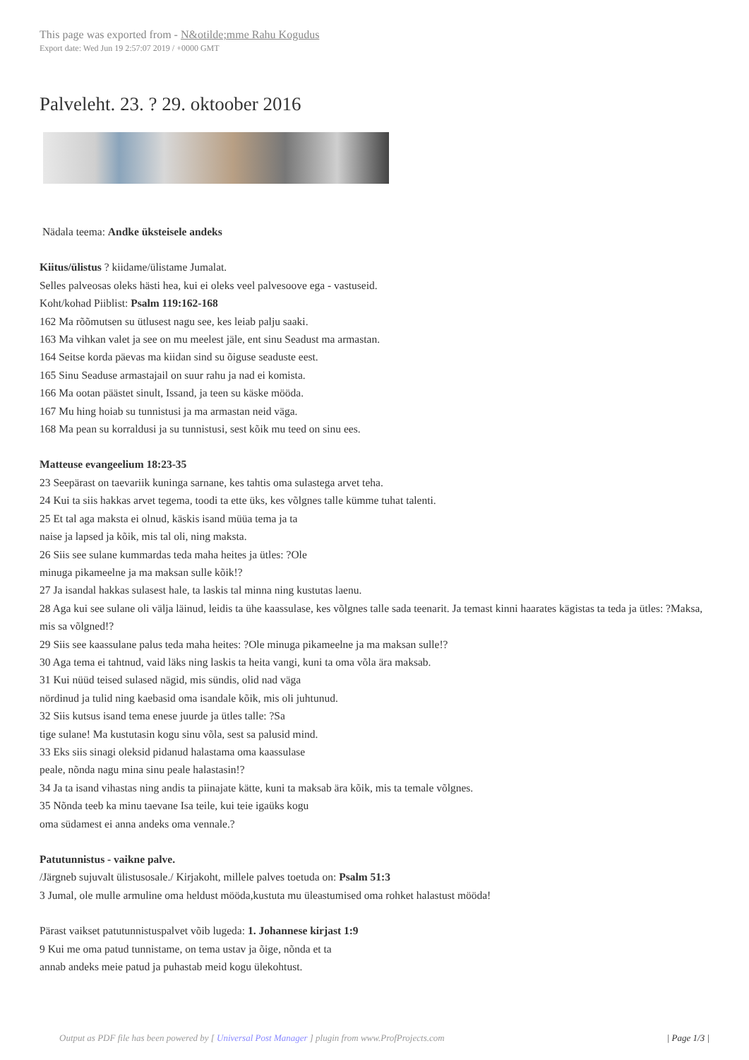This page was exported from - N&otilde;mme Rahu Kogudus
Export date: Wed Jun 19 2:57:07 2019 / +0000 GMT
Palveleht. 23. ? 29. oktoober 2016
Nädala teema: Andke üksteisele andeks
Kiitus/ülistus ? kiidame/ülistame Jumalat.
Selles palveosas oleks hästi hea, kui ei oleks veel palvesoove ega - vastuseid.
Koht/kohad Piiblist: Psalm 119:162-168
162 Ma rõõmutsen su ütlusest nagu see, kes leiab palju saaki.
163 Ma vihkan valet ja see on mu meelest jäle, ent sinu Seadust ma armastan.
164 Seitse korda päevas ma kiidan sind su õiguse seaduste eest.
165 Sinu Seaduse armastajail on suur rahu ja nad ei komista.
166 Ma ootan päästet sinult, Issand, ja teen su käske mööda.
167 Mu hing hoiab su tunnistusi ja ma armastan neid väga.
168 Ma pean su korraldusi ja su tunnistusi, sest kõik mu teed on sinu ees.
Matteuse evangeelium 18:23-35
23 Seepärast on taevariik kuninga sarnane, kes tahtis oma sulastega arvet teha.
24 Kui ta siis hakkas arvet tegema, toodi ta ette üks, kes võlgnes talle kümme tuhat talenti.
25 Et tal aga maksta ei olnud, käskis isand müüa tema ja ta
naise ja lapsed ja kõik, mis tal oli, ning maksta.
26 Siis see sulane kummardas teda maha heites ja ütles: ?Ole
minuga pikameelne ja ma maksan sulle kõik!?
27 Ja isandal hakkas sulasest hale, ta laskis tal minna ning kustutas laenu.
28 Aga kui see sulane oli välja läinud, leidis ta ühe kaassulase, kes võlgnes talle sada teenarit. Ja temast kinni haarates kägistas ta teda ja ütles: ?Maksa, mis sa võlgned!?
29 Siis see kaassulane palus teda maha heites: ?Ole minuga pikameelne ja ma maksan sulle!?
30 Aga tema ei tahtnud, vaid läks ning laskis ta heita vangi, kuni ta oma võla ära maksab.
31 Kui nüüd teised sulased nägid, mis sündis, olid nad väga
nördinud ja tulid ning kaebasid oma isandale kõik, mis oli juhtunud.
32 Siis kutsus isand tema enese juurde ja ütles talle: ?Sa
tige sulane! Ma kustutasin kogu sinu võla, sest sa palusid mind.
33 Eks siis sinagi oleksid pidanud halastama oma kaassulase
peale, nõnda nagu mina sinu peale halastasin!?
34 Ja ta isand vihastas ning andis ta piinajate kätte, kuni ta maksab ära kõik, mis ta temale võlgnes.
35 Nõnda teeb ka minu taevane Isa teile, kui teie igaüks kogu
oma südamest ei anna andeks oma vennale.?
Patutunnistus - vaikne palve.
/Järgneb sujuvalt ülistusosale./ Kirjakoht, millele palves toetuda on: Psalm 51:3
3 Jumal, ole mulle armuline oma heldust mööda,kustuta mu üleastumised oma rohket halastust mööda!
Pärast vaikset patutunnistuspalvet võib lugeda: 1. Johannese kirjast 1:9
9 Kui me oma patud tunnistame, on tema ustav ja õige, nõnda et ta
annab andeks meie patud ja puhastab meid kogu ülekohtust.
Output as PDF file has been powered by [ Universal Post Manager ] plugin from www.ProfProjects.com | Page 1/3 |